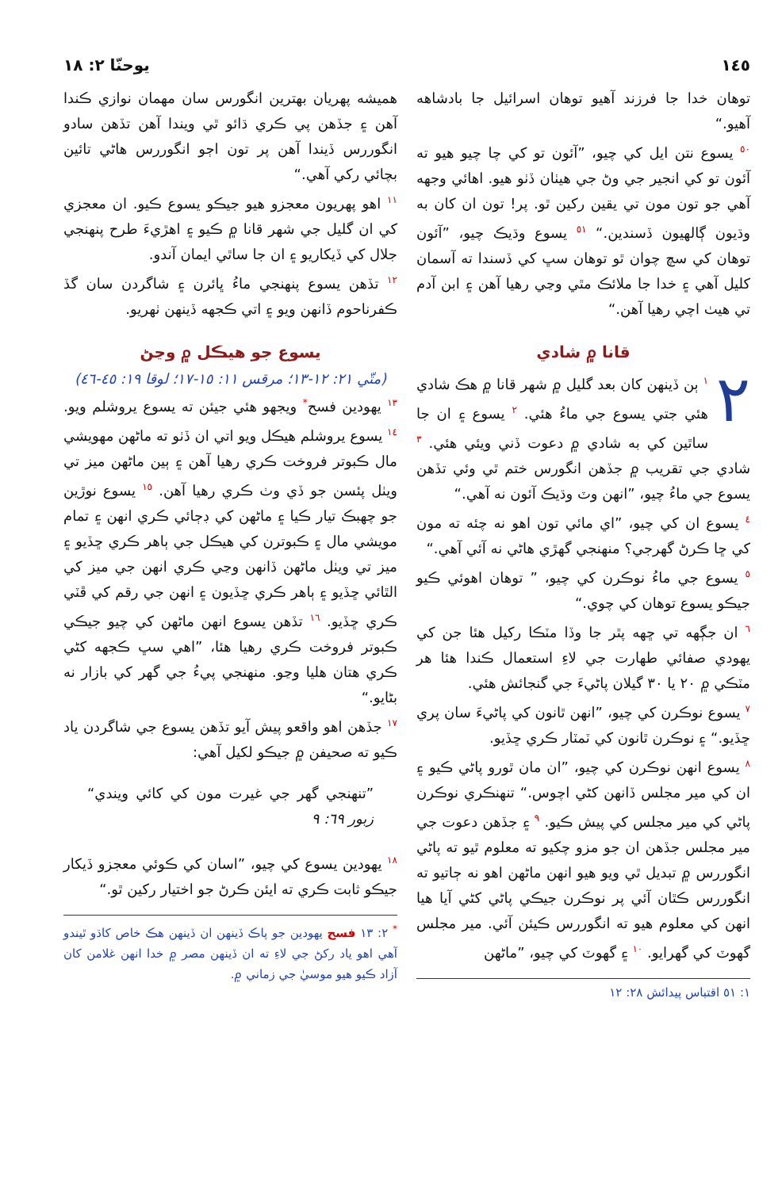١٤٥ يوحنّا ٢: ١٨
توهان خدا جا فرزند آهيو توهان اسرائيل جا بادشاهه آهيو.“
<sup>٥٠</sup> يسوع نتن ايل کي چيو، ”آئون تو کي چا چيو هيو ته آئون تو کي انجير جي وڻ جي هيٺان ڏٺو هيو. اهائي وجهه آهي جو تون مون تي يقين رکين ٿو. پر! تون ان کان به وڌيون ڳالهيون ڏسندين.“ <sup>٥١</sup> يسوع وڌيڪ چيو، ”آئون توهان کي سچ چوان ٿو توهان سڀ کي ڏسندا ته آسمان کليل آهي ۽ خدا جا ملائڪ مٿي وڃي رهيا آهن ۽ ابن آدم تي هيٺ اچي رهيا آهن.“
قانا ۾ شادي
٢<sup>١</sup> ٻن ڏينهن کان بعد گليل ۾ شهر قانا ۾ هڪ شادي هئي جتي يسوع جي ماءُ هئي. <sup>٢</sup> يسوع ۽ ان جا ساٿين کي به شادي ۾ دعوت ڏني ويئي هئي. <sup>٣</sup> شادي جي تقريب ۾ جڏهن انگورس ختم ٿي وئي تڏهن يسوع جي ماءُ چيو، ”انهن وٽ وڌيڪ آئون نه آهي.“
<sup>٤</sup> يسوع ان کي چيو، ”اي مائي تون اهو نه چئه ته مون کي ڇا ڪرڻ گهرجي؟ منهنجي گهڙي هاڻي نه آئي آهي.“
<sup>٥</sup> يسوع جي ماءُ نوڪرن کي چيو، ” توهان اهوئي ڪيو جيڪو يسوع توهان کي چوي.“
<sup>٦</sup> ان جڳهه تي ڇهه پٿر جا وڏا مٽڪا رکيل هئا جن کي يهودي صفائي طهارت جي لاءِ استعمال ڪندا هئا هر مٽڪي ۾ ٢٠ يا ٣٠ گيلان پاڻيءَ جي گنجائش هئي.
<sup>٧</sup> يسوع نوڪرن کي چيو، ”انهن ٿانون کي پاڻيءَ سان پري ڇڏيو.“ ۽ نوڪرن ٿانون کي ٽمٽار ڪري ڇڏيو.
<sup>٨</sup> يسوع انهن نوڪرن کي چيو، ”ان مان ٿورو پاڻي ڪيو ۽ ان کي مير مجلس ڏانهن کڻي اچوس.“ تنهنڪري نوڪرن پاڻي کي مير مجلس کي پيش ڪيو. <sup>٩</sup> ۽ جڏهن دعوت جي مير مجلس جڏهن ان جو مزو چکيو ته معلوم ٿيو ته پاڻي انگوررس ۾ تبديل ٿي ويو هيو انهن ماڻهن اهو نه ڄاتيو ته انگوررس ڪٿان آئي پر نوڪرن جيڪي پاڻي کڻي آيا هيا انهن کي معلوم هيو ته انگوررس ڪيئن آئي. مير مجلس گهوٽ کي گهرايو. <sup>١٠</sup> ۽ گهوٽ کي چيو، ”ماڻهن
١: ٥١ اقتباس پيدائش ٢٨: ١٢
هميشه پهريان بهترين انگورس سان مهمان نوازي ڪندا آهن ۽ جڏهن پي ڪري ڌائو ٿي ويندا آهن تڏهن سادو انگوررس ڏيندا آهن پر تون اڄو انگوررس هاڻي تائين بچائي رکي آهي.“
<sup>١١</sup> اهو پهريون معجزو هيو جيڪو يسوع ڪيو. ان معجزي کي ان گليل جي شهر قانا ۾ ڪيو ۽ اهڙيءَ طرح پنهنجي جلال کي ڏيکاريو ۽ ان جا ساٿي ايمان آندو.
<sup>١٢</sup> تڏهن يسوع پنهنجي ماءُ ڀائرن ۽ شاگردن سان گڏ ڪفرناحوم ڏانهن ويو ۽ اتي ڪجهه ڏينهن ٺهريو.
يسوع جو هيڪل ۾ وڃڻ
(متّي ٢١: ١٢-١٣؛ مرقس ١١: ١٥-١٧؛ لوقا ١٩: ٤٥-٤٦)
<sup>١٣</sup> يهودين فسح<sup>*</sup> ويجهو هئي جيئن ته يسوع يروشلم ويو. <sup>١٤</sup> يسوع يروشلم هيڪل ويو اتي ان ڏٺو ته ماڻهن مهويشي مال ڪبوتر فروخت ڪري رهيا آهن ۽ ٻين ماڻهن ميز تي ويٺل پئسن جو ڏي وٺ ڪري رهيا آهن. <sup>١٥</sup> يسوع نوڙين جو چهبڪ تيار ڪيا ۽ ماڻهن کي ڊڄائي ڪري انهن ۽ تمام مويشي مال ۽ ڪبوترن کي هيڪل جي ٻاهر ڪري ڇڏيو ۽ ميز تي ويٺل ماڻهن ڏانهن وڃي ڪري انهن جي ميز کي الٿائي ڇڏيو ۽ ٻاهر ڪري ڇڏيون ۽ انهن جي رقم کي ڦٽي ڪري ڇڏيو. <sup>١٦</sup> تڏهن يسوع انهن ماڻهن کي چيو جيڪي ڪبوتر فروخت ڪري رهيا هئا، ”اهي سڀ ڪجهه کڻي ڪري هتان هليا وڃو. منهنجي پيءُ جي گهر کي بازار نه بڻايو.“
<sup>١٧</sup> جڏهن اهو واقعو پيش آيو تڏهن يسوع جي شاگردن ياد ڪيو ته صحيفن ۾ جيڪو لکيل آهي:
”تنهنجي گهر جي غيرت مون کي کائي ويندي“ زبور ٦٩: ٩
<sup>١٨</sup> يهودين يسوع کي چيو، ”اسان کي ڪوئي معجزو ڏيکار جيڪو ثابت ڪري ته ايئن ڪرڻ جو اختيار رکين ٿو.“
<sup>*</sup> ٢: ١٣ فسح يهودين جو پاڪ ڏينهن ان ڏينهن هڪ خاص کاڌو ٿيندو آهي اهو ياد رکڻ جي لاءِ ته ان ڏينهن مصر ۾ خدا انهن غلامن کان آزاد ڪيو هيو موسيٰ جي زماني ۾.